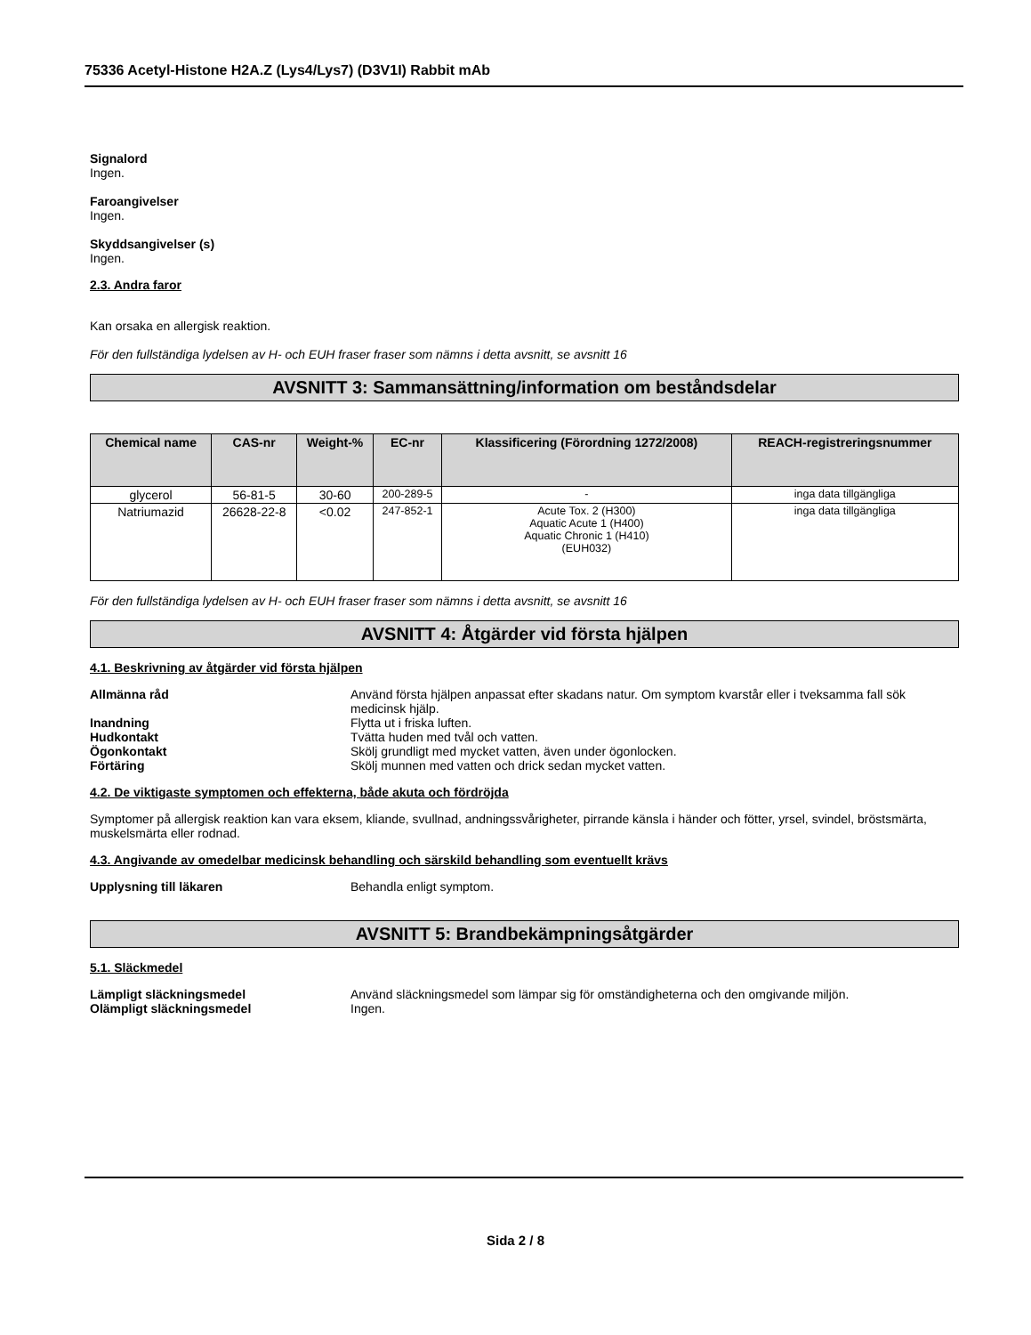75336 Acetyl-Histone H2A.Z (Lys4/Lys7) (D3V1I) Rabbit mAb
Signalord
Ingen.
Faroangivelser
Ingen.
Skyddsangivelser (s)
Ingen.
2.3. Andra faror
Kan orsaka en allergisk reaktion.
För den fullständiga lydelsen av H- och EUH fraser fraser som nämns i detta avsnitt, se avsnitt 16
AVSNITT 3: Sammansättning/information om beståndsdelar
| Chemical name | CAS-nr | Weight-% | EC-nr | Klassificering (Förordning 1272/2008) | REACH-registreringsnummer |
| --- | --- | --- | --- | --- | --- |
| glycerol | 56-81-5 | 30-60 | 200-289-5 | - | inga data tillgängliga |
| Natriumazid | 26628-22-8 | <0.02 | 247-852-1 | Acute Tox. 2 (H300) Aquatic Acute 1 (H400) Aquatic Chronic 1 (H410) (EUH032) | inga data tillgängliga |
För den fullständiga lydelsen av H- och EUH fraser fraser som nämns i detta avsnitt, se avsnitt 16
AVSNITT 4: Åtgärder vid första hjälpen
4.1. Beskrivning av åtgärder vid första hjälpen
| Allmänna råd | Använd första hjälpen anpassat efter skadans natur. Om symptom kvarstår eller i tveksamma fall sök medicinsk hjälp. |
| Inandning | Flytta ut i friska luften. |
| Hudkontakt | Tvätta huden med tvål och vatten. |
| Ögonkontakt | Skölj grundligt med mycket vatten, även under ögonlocken. |
| Förtäring | Skölj munnen med vatten och drick sedan mycket vatten. |
4.2. De viktigaste symptomen och effekterna, både akuta och fördröjda
Symptomer på allergisk reaktion kan vara eksem, kliande, svullnad, andningssvårigheter, pirrande känsla i händer och fötter, yrsel, svindel, bröstsmärta, muskelsmärta eller rodnad.
4.3. Angivande av omedelbar medicinsk behandling och särskild behandling som eventuellt krävs
| Upplysning till läkaren | Behandla enligt symptom. |
AVSNITT 5: Brandbekämpningsåtgärder
5.1. Släckmedel
| Lämpligt släckningsmedel | Använd släckningsmedel som lämpar sig för omständigheterna och den omgivande miljön. |
| Olämpligt släckningsmedel | Ingen. |
Sida 2 / 8